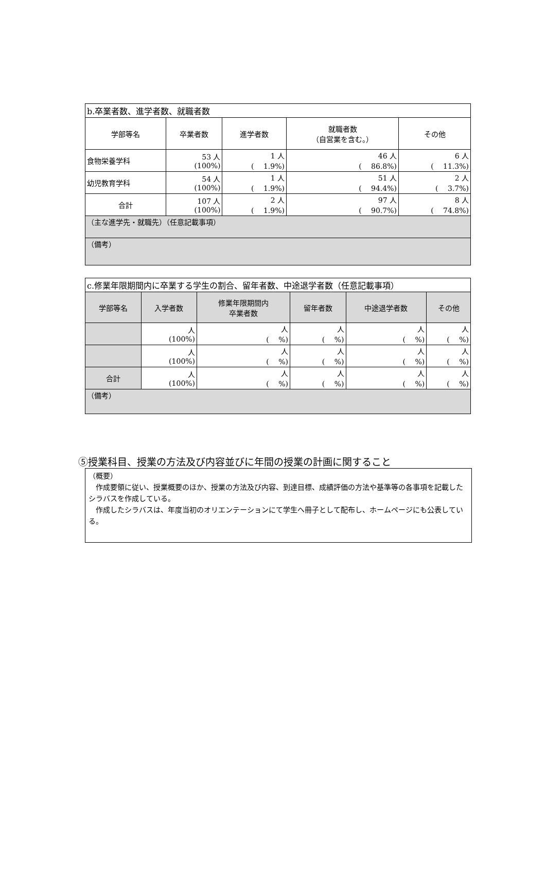| b.卒業者数、進学者数、就職者数 | | | | |
| 学部等名 | 卒業者数 | 進学者数 | 就職者数 （自営業を含む。） | その他 |
| 食物栄養学科 | 53 人 (100%) | 1 人 ( 1.9%) | 46 人 ( 86.8%) | 6 人 ( 11.3%) |
| 幼児教育学科 | 54 人 (100%) | 1 人 ( 1.9%) | 51 人 ( 94.4%) | 2 人 ( 3.7%) |
| 合計 | 107 人 (100%) | 2 人 ( 1.9%) | 97 人 ( 90.7%) | 8 人 ( 74.8%) |
| （主な進学先・就職先）（任意記載事項） | | | | |
| （備考） | | | | |
| c.修業年限期間内に卒業する学生の割合、留年者数、中途退学者数（任意記載事項） | | | | | |
| 学部等名 | 入学者数 | 修業年限期間内 卒業者数 | 留年者数 | 中途退学者数 | その他 |
| | 人 (100%) | 人 ( %) | 人 ( %) | 人 ( %) | 人 ( %) |
| | 人 (100%) | 人 ( %) | 人 ( %) | 人 ( %) | 人 ( %) |
| 合計 | 人 (100%) | 人 ( %) | 人 ( %) | 人 ( %) | 人 ( %) |
| （備考） | | | | | |
⑤授業科目、授業の方法及び内容並びに年間の授業の計画に関すること
（概要）
　作成要領に従い、授業概要のほか、授業の方法及び内容、到達目標、成績評価の方法や基準等の各事項を記載したシラバスを作成している。
　作成したシラバスは、年度当初のオリエンテーションにて学生へ冊子として配布し、ホームページにも公表している。